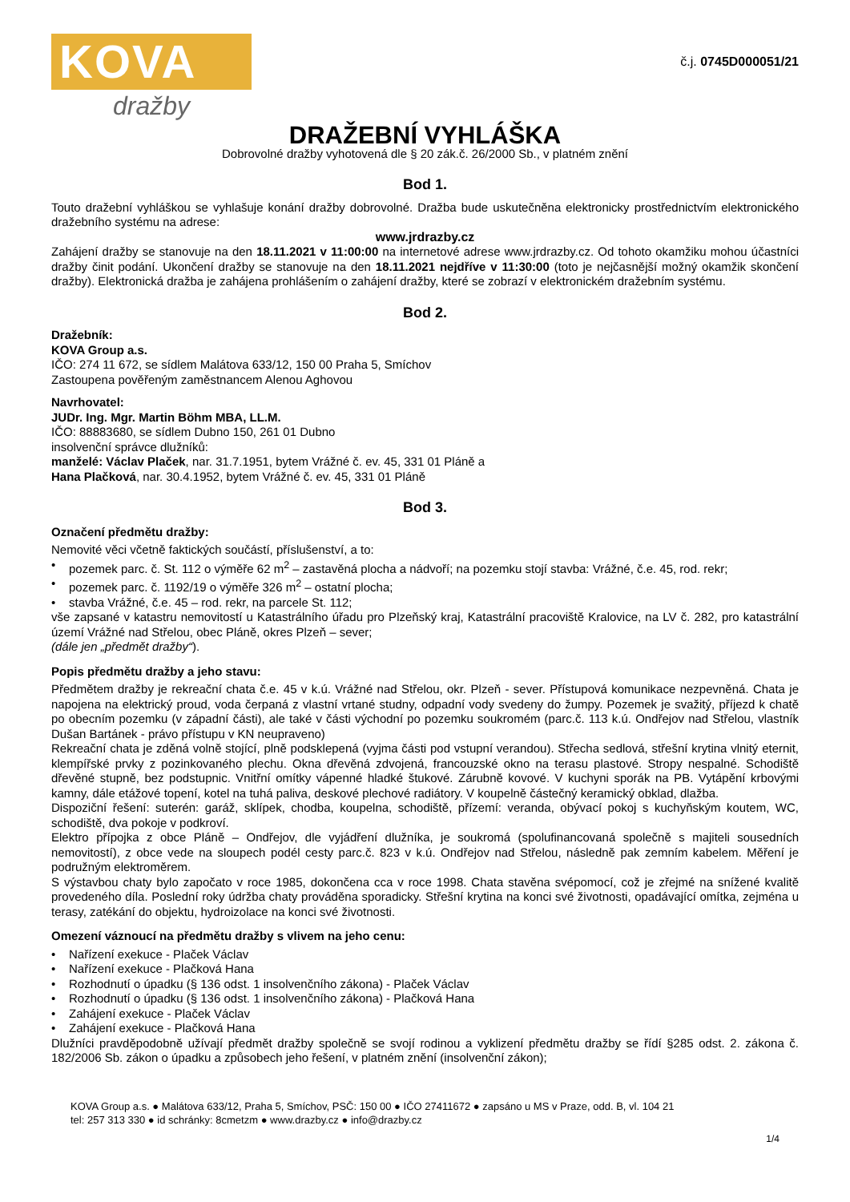KOVA
dražby
č.j. 0745D000051/21
DRAŽEBNÍ VYHLÁŠKA
Dobrovolné dražby vyhotovená dle § 20 zák.č. 26/2000 Sb., v platném znění
Bod 1.
Touto dražební vyhláškou se vyhlašuje konání dražby dobrovolné. Dražba bude uskutečněna elektronicky prostřednictvím elektronického dražebního systému na adrese:
www.jrdrazby.cz
Zahájení dražby se stanovuje na den 18.11.2021 v 11:00:00 na internetové adrese www.jrdrazby.cz. Od tohoto okamžiku mohou účastníci dražby činit podání. Ukončení dražby se stanovuje na den 18.11.2021 nejdříve v 11:30:00 (toto je nejčasnější možný okamžik skončení dražby). Elektronická dražba je zahájena prohlášením o zahájení dražby, které se zobrazí v elektronickém dražebním systému.
Bod 2.
Dražebník:
KOVA Group a.s.
IČO: 274 11 672, se sídlem Malátova 633/12, 150 00 Praha 5, Smíchov
Zastoupena pověřeným zaměstnancem Alenou Aghovou
Navrhovatel:
JUDr. Ing. Mgr. Martin Böhm MBA, LL.M.
IČO: 88883680, se sídlem Dubno 150, 261 01 Dubno
insolvenční správce dlužníků:
manželé: Václav Plaček, nar. 31.7.1951, bytem Vrážné č. ev. 45, 331 01 Pláně a
Hana Plačková, nar. 30.4.1952, bytem Vrážné č. ev. 45, 331 01 Pláně
Bod 3.
Označení předmětu dražby:
Nemovité věci včetně faktických součástí, příslušenství, a to:
• pozemek parc. č. St. 112 o výměře 62 m<sup>2</sup> – zastavěná plocha a nádvoří; na pozemku stojí stavba: Vrážné, č.e. 45, rod. rekr;
• pozemek parc. č. 1192/19 o výměře 326 m<sup>2</sup> – ostatní plocha;
• stavba Vrážné, č.e. 45 – rod. rekr, na parcele St. 112;
vše zapsané v katastru nemovitostí u Katastrálního úřadu pro Plzeňský kraj, Katastrální pracoviště Kralovice, na LV č. 282, pro katastrální území Vrážné nad Střelou, obec Pláně, okres Plzeň – sever;
(dále jen „předmět dražby“).
Popis předmětu dražby a jeho stavu:
Předmětem dražby je rekreační chata č.e. 45 v k.ú. Vrážné nad Střelou, okr. Plzeň - sever. Přístupová komunikace nezpevněná. Chata je napojena na elektrický proud, voda čerpaná z vlastní vrtané studny, odpadní vody svedeny do žumpy. Pozemek je svažitý, příjezd k chatě po obecním pozemku (v západní části), ale také v části východní po pozemku soukromém (parc.č. 113 k.ú. Ondřejov nad Střelou, vlastník Dušan Bartánek - právo přístupu v KN neupraveno)
Rekreační chata je zděná volně stojící, plně podsklepená (vyjma části pod vstupní verandou). Střecha sedlová, střešní krytina vlnitý eternit, klempířské prvky z pozinkovaného plechu. Okna dřevěná zdvojená, francouzské okno na terasu plastové. Stropy nespalné. Schodiště dřevěné stupně, bez podstupnic. Vnitřní omítky vápenné hladké štukové. Zárubně kovové. V kuchyni sporák na PB. Vytápění krbovými kamny, dále etážové topení, kotel na tuhá paliva, deskové plechové radiátory. V koupelně částečný keramický obklad, dlažba.
Dispoziční řešení: suterén: garáž, sklípek, chodba, koupelna, schodiště, přízemí: veranda, obývací pokoj s kuchyňským koutem, WC, schodiště, dva pokoje v podkroví.
Elektro přípojka z obce Pláně – Ondřejov, dle vyjádření dlužníka, je soukromá (spolufinancovaná společně s majiteli sousedních nemovitostí), z obce vede na sloupech podél cesty parc.č. 823 v k.ú. Ondřejov nad Střelou, následně pak zemním kabelem. Měření je podružným elektroměrem.
S výstavbou chaty bylo započato v roce 1985, dokončena cca v roce 1998. Chata stavěna svépomocí, což je zřejmé na snížené kvalitě provedeného díla. Poslední roky údržba chaty prováděna sporadicky. Střešní krytina na konci své životnosti, opadávající omítka, zejména u terasy, zatékání do objektu, hydroizolace na konci své životnosti.
Omezení váznoucí na předmětu dražby s vlivem na jeho cenu:
• Nařízení exekuce - Plaček Václav
• Nařízení exekuce - Plačková Hana
• Rozhodnutí o úpadku (§ 136 odst. 1 insolvenčního zákona) - Plaček Václav
• Rozhodnutí o úpadku (§ 136 odst. 1 insolvenčního zákona) - Plačková Hana
• Zahájení exekuce - Plaček Václav
• Zahájení exekuce - Plačková Hana
Dlužníci pravděpodobně užívají předmět dražby společně se svojí rodinou a vyklizení předmětu dražby se řídí §285 odst. 2. zákona č. 182/2006 Sb. zákon o úpadku a způsobech jeho řešení, v platném znění (insolvenční zákon);
KOVA Group a.s. ● Malátova 633/12, Praha 5, Smíchov, PSČ: 150 00 ● IČO 27411672 ● zapsáno u MS v Praze, odd. B, vl. 104 21
tel: 257 313 330 ● id schránky: 8cmetzm ● www.drazby.cz ● info@drazby.cz
1/4